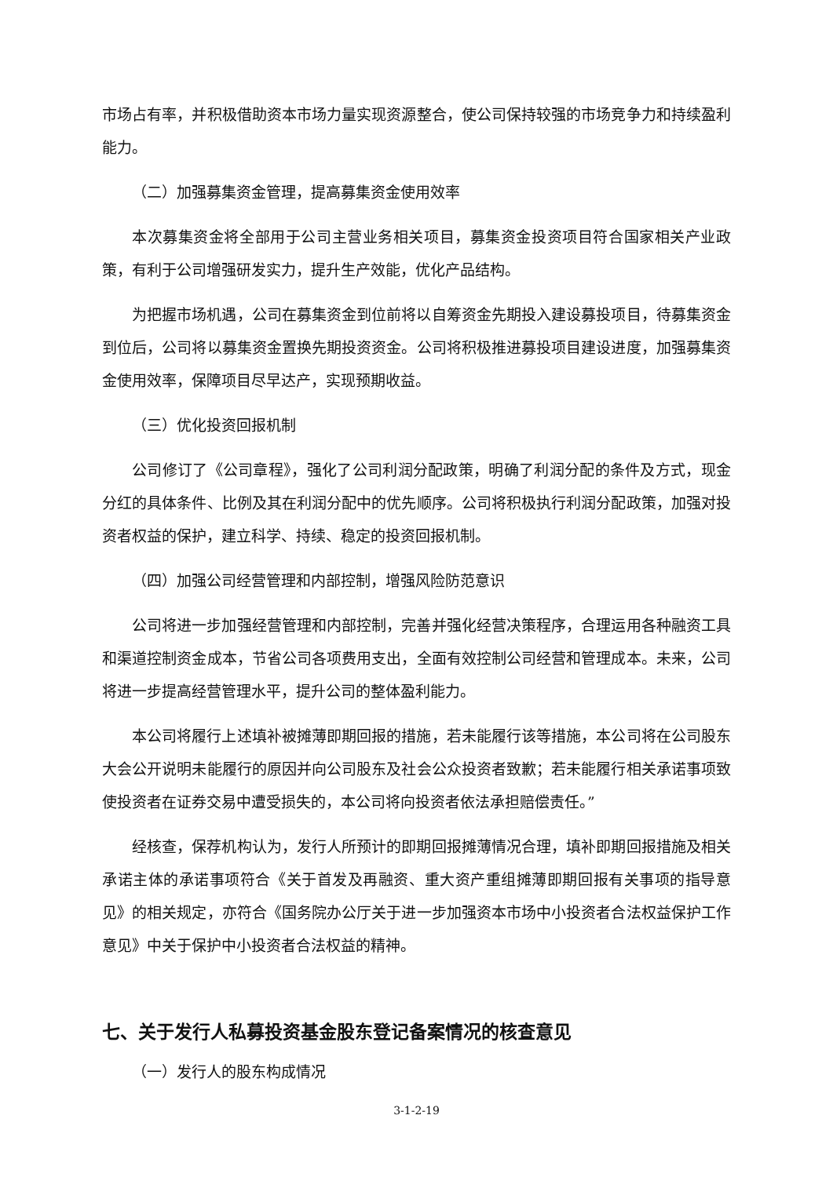市场占有率，并积极借助资本市场力量实现资源整合，使公司保持较强的市场竞争力和持续盈利能力。
（二）加强募集资金管理，提高募集资金使用效率
本次募集资金将全部用于公司主营业务相关项目，募集资金投资项目符合国家相关产业政策，有利于公司增强研发实力，提升生产效能，优化产品结构。
为把握市场机遇，公司在募集资金到位前将以自筹资金先期投入建设募投项目，待募集资金到位后，公司将以募集资金置换先期投资资金。公司将积极推进募投项目建设进度，加强募集资金使用效率，保障项目尽早达产，实现预期收益。
（三）优化投资回报机制
公司修订了《公司章程》，强化了公司利润分配政策，明确了利润分配的条件及方式，现金分红的具体条件、比例及其在利润分配中的优先顺序。公司将积极执行利润分配政策，加强对投资者权益的保护，建立科学、持续、稳定的投资回报机制。
（四）加强公司经营管理和内部控制，增强风险防范意识
公司将进一步加强经营管理和内部控制，完善并强化经营决策程序，合理运用各种融资工具和渠道控制资金成本，节省公司各项费用支出，全面有效控制公司经营和管理成本。未来，公司将进一步提高经营管理水平，提升公司的整体盈利能力。
本公司将履行上述填补被摊薄即期回报的措施，若未能履行该等措施，本公司将在公司股东大会公开说明未能履行的原因并向公司股东及社会公众投资者致歉；若未能履行相关承诺事项致使投资者在证券交易中遭受损失的，本公司将向投资者依法承担赔偿责任。”
经核查，保荐机构认为，发行人所预计的即期回报摊薄情况合理，填补即期回报措施及相关承诺主体的承诺事项符合《关于首发及再融资、重大资产重组摊薄即期回报有关事项的指导意见》的相关规定，亦符合《国务院办公厅关于进一步加强资本市场中小投资者合法权益保护工作意见》中关于保护中小投资者合法权益的精神。
七、关于发行人私募投资基金股东登记备案情况的核查意见
（一）发行人的股东构成情况
3-1-2-19